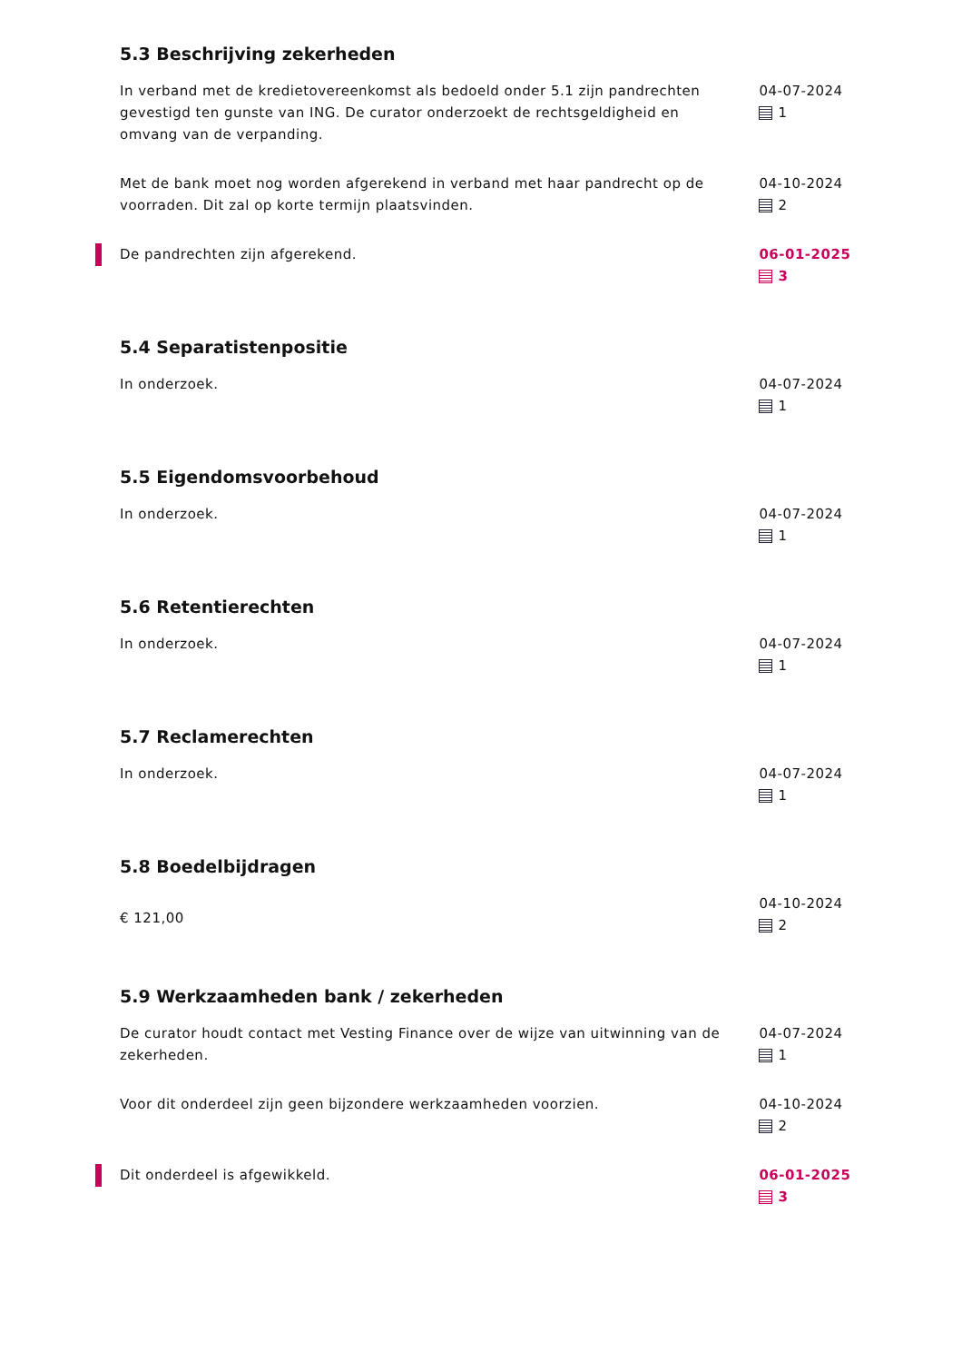5.3 Beschrijving zekerheden
In verband met de kredietovereenkomst als bedoeld onder 5.1 zijn pandrechten gevestigd ten gunste van ING. De curator onderzoekt de rechtsgeldigheid en omvang van de verpanding.
04-07-2024
1
Met de bank moet nog worden afgerekend in verband met haar pandrecht op de voorraden. Dit zal op korte termijn plaatsvinden.
04-10-2024
2
De pandrechten zijn afgerekend. 06-01-2025
3
5.4 Separatistenpositie
In onderzoek. 04-07-2024
1
5.5 Eigendomsvoorbehoud
In onderzoek. 04-07-2024
1
5.6 Retentierechten
In onderzoek. 04-07-2024
1
5.7 Reclamerechten
In onderzoek. 04-07-2024
1
5.8 Boedelbijdragen
€ 121,00
04-10-2024
2
5.9 Werkzaamheden bank / zekerheden
De curator houdt contact met Vesting Finance over de wijze van uitwinning van de zekerheden.
04-07-2024
1
Voor dit onderdeel zijn geen bijzondere werkzaamheden voorzien. 04-10-2024
2
Dit onderdeel is afgewikkeld. 06-01-2025
3